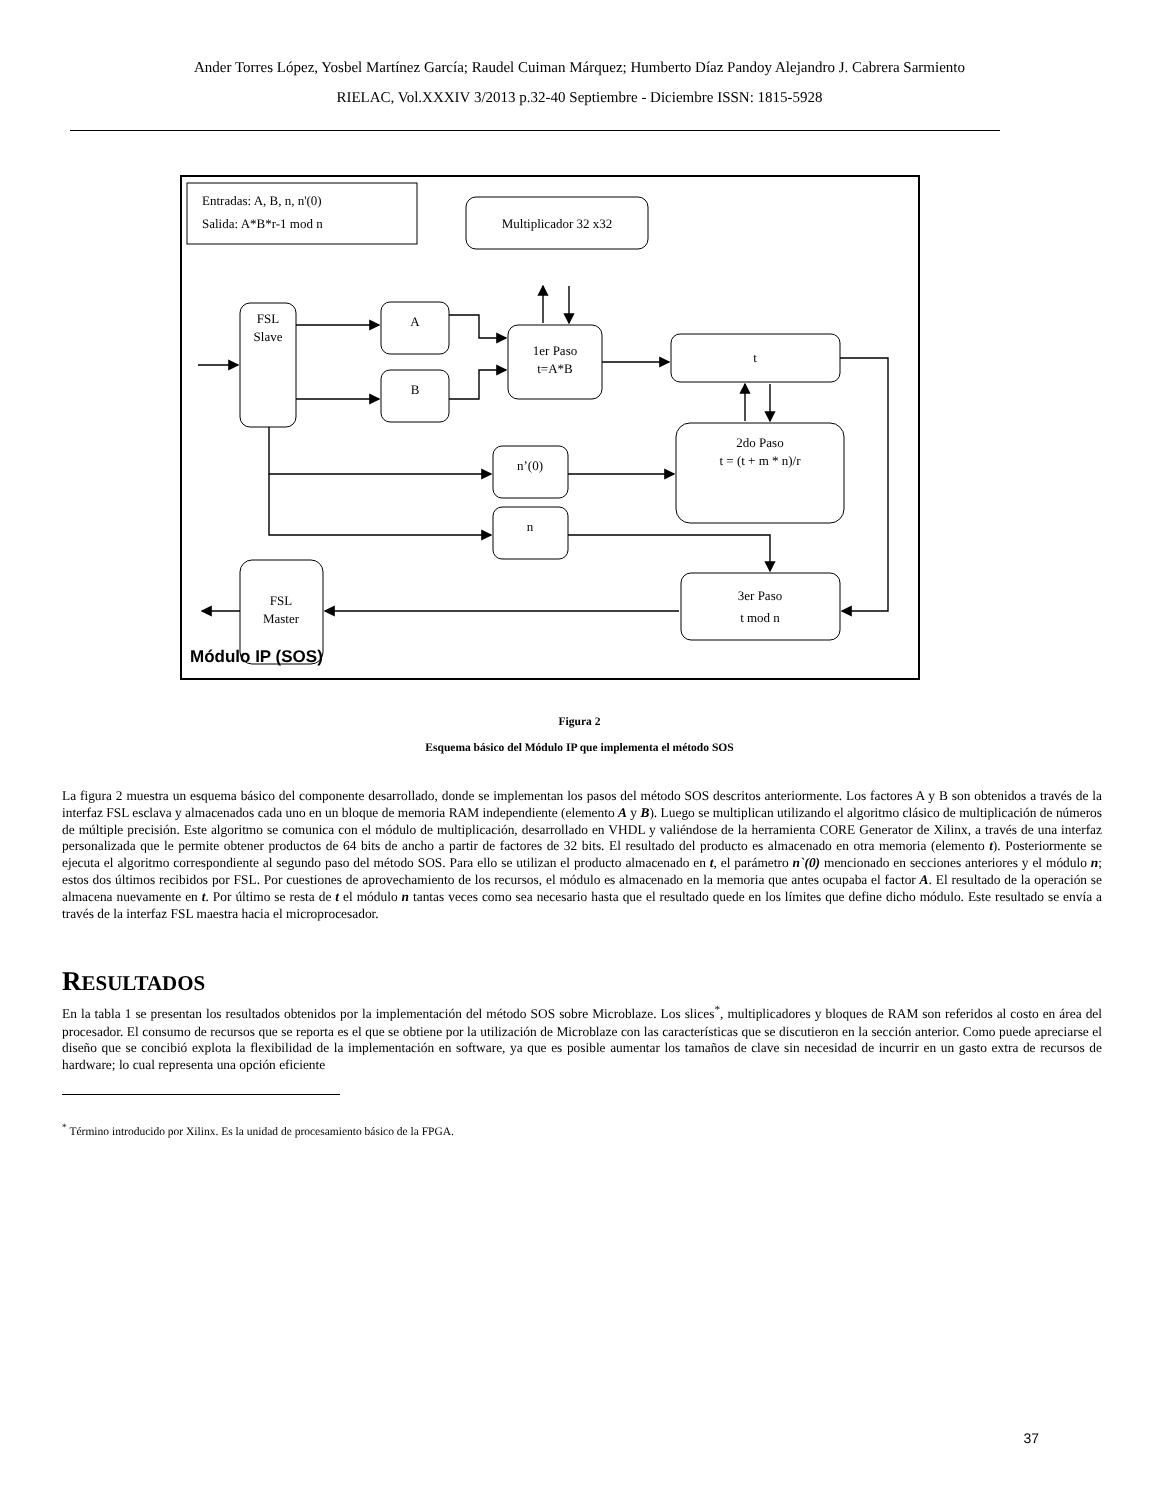Ander Torres López, Yosbel Martínez García; Raudel Cuiman Márquez; Humberto Díaz Pandoy Alejandro J. Cabrera Sarmiento
RIELAC, Vol.XXXIV 3/2013 p.32-40 Septiembre - Diciembre ISSN: 1815-5928
Entradas: A, B, n, n'(0)
Salida: A*B*r-1 mod n
Multiplicador 32 x32
FSL
Slave
A
B
1er Paso
t=A*B
t
2do Paso
t = (t + m * n)/r
n’(0)
n
FSL
Master
3er Paso
t mod n
Módulo IP (SOS)
Figura 2
Esquema básico del Módulo IP que implementa el método SOS
La figura 2 muestra un esquema básico del componente desarrollado, donde se implementan los pasos del método SOS descritos anteriormente. Los factores A y B son obtenidos a través de la interfaz FSL esclava y almacenados cada uno en un bloque de memoria RAM independiente (elemento A y B). Luego se multiplican utilizando el algoritmo clásico de multiplicación de números de múltiple precisión. Este algoritmo se comunica con el módulo de multiplicación, desarrollado en VHDL y valiéndose de la herramienta CORE Generator de Xilinx, a través de una interfaz personalizada que le permite obtener productos de 64 bits de ancho a partir de factores de 32 bits. El resultado del producto es almacenado en otra memoria (elemento t). Posteriormente se ejecuta el algoritmo correspondiente al segundo paso del método SOS. Para ello se utilizan el producto almacenado en t, el parámetro n`(0) mencionado en secciones anteriores y el módulo n; estos dos últimos recibidos por FSL. Por cuestiones de aprovechamiento de los recursos, el módulo es almacenado en la memoria que antes ocupaba el factor A. El resultado de la operación se almacena nuevamente en t. Por último se resta de t el módulo n tantas veces como sea necesario hasta que el resultado quede en los límites que define dicho módulo. Este resultado se envía a través de la interfaz FSL maestra hacia el microprocesador.
RESULTADOS
En la tabla 1 se presentan los resultados obtenidos por la implementación del método SOS sobre Microblaze. Los slices<sup>*</sup>, multiplicadores y bloques de RAM son referidos al costo en área del procesador. El consumo de recursos que se reporta es el que se obtiene por la utilización de Microblaze con las características que se discutieron en la sección anterior. Como puede apreciarse el diseño que se concibió explota la flexibilidad de la implementación en software, ya que es posible aumentar los tamaños de clave sin necesidad de incurrir en un gasto extra de recursos de hardware; lo cual representa una opción eficiente
<sup>*</sup> Término introducido por Xilinx. Es la unidad de procesamiento básico de la FPGA.
37